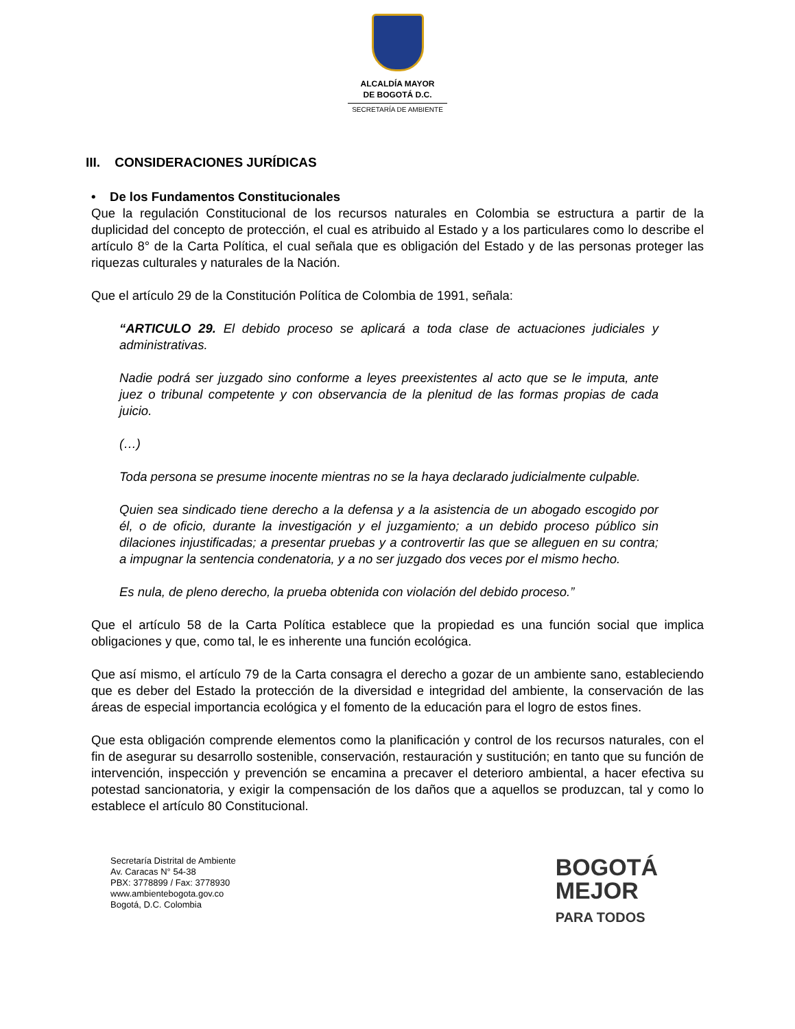ALCALDÍA MAYOR
DE BOGOTÁ D.C.
SECRETARÍA DE AMBIENTE
III. CONSIDERACIONES JURÍDICAS
• De los Fundamentos Constitucionales
Que la regulación Constitucional de los recursos naturales en Colombia se estructura a partir de la duplicidad del concepto de protección, el cual es atribuido al Estado y a los particulares como lo describe el artículo 8° de la Carta Política, el cual señala que es obligación del Estado y de las personas proteger las riquezas culturales y naturales de la Nación.
Que el artículo 29 de la Constitución Política de Colombia de 1991, señala:
“ARTICULO 29. El debido proceso se aplicará a toda clase de actuaciones judiciales y administrativas.
Nadie podrá ser juzgado sino conforme a leyes preexistentes al acto que se le imputa, ante juez o tribunal competente y con observancia de la plenitud de las formas propias de cada juicio.
(…)
Toda persona se presume inocente mientras no se la haya declarado judicialmente culpable.
Quien sea sindicado tiene derecho a la defensa y a la asistencia de un abogado escogido por él, o de oficio, durante la investigación y el juzgamiento; a un debido proceso público sin dilaciones injustificadas; a presentar pruebas y a controvertir las que se alleguen en su contra; a impugnar la sentencia condenatoria, y a no ser juzgado dos veces por el mismo hecho.
Es nula, de pleno derecho, la prueba obtenida con violación del debido proceso.”
Que el artículo 58 de la Carta Política establece que la propiedad es una función social que implica obligaciones y que, como tal, le es inherente una función ecológica.
Que así mismo, el artículo 79 de la Carta consagra el derecho a gozar de un ambiente sano, estableciendo que es deber del Estado la protección de la diversidad e integridad del ambiente, la conservación de las áreas de especial importancia ecológica y el fomento de la educación para el logro de estos fines.
Que esta obligación comprende elementos como la planificación y control de los recursos naturales, con el fin de asegurar su desarrollo sostenible, conservación, restauración y sustitución; en tanto que su función de intervención, inspección y prevención se encamina a precaver el deterioro ambiental, a hacer efectiva su potestad sancionatoria, y exigir la compensación de los daños que a aquellos se produzcan, tal y como lo establece el artículo 80 Constitucional.
Secretaría Distrital de Ambiente
Av. Caracas N° 54-38
PBX: 3778899 / Fax: 3778930
www.ambientebogota.gov.co
Bogotá, D.C. Colombia
BOGOTÁ
MEJOR
PARA TODOS